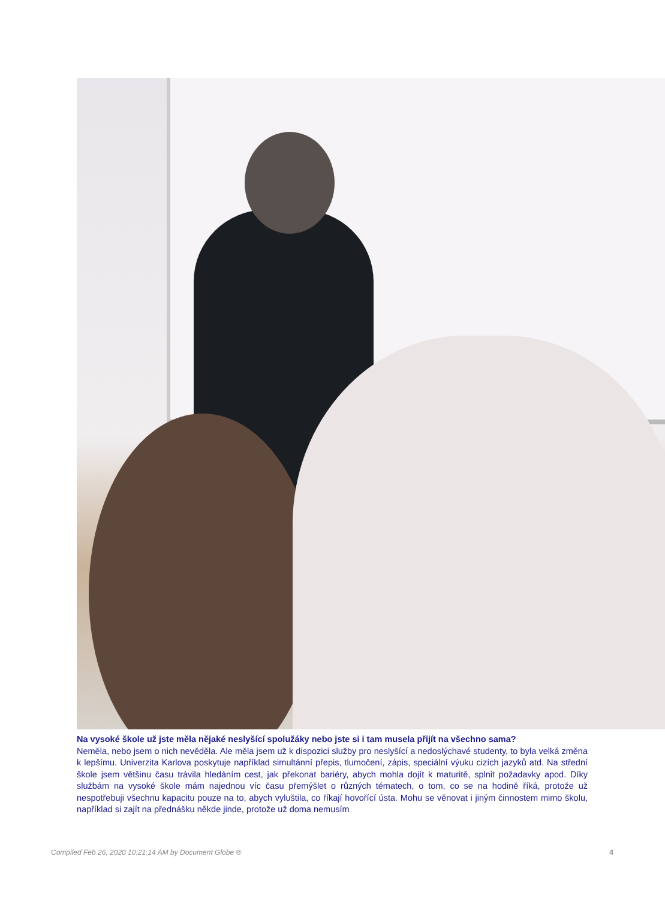Na vysoké škole už jste měla nějaké neslyšící spolužáky nebo jste si i tam musela přijít na všechno sama?
Neměla, nebo jsem o nich nevěděla. Ale měla jsem už k dispozici služby pro neslyšící a nedoslýchavé studenty, to byla velká změna k lepšímu. Univerzita Karlova poskytuje například simultánní přepis, tlumočení, zápis, speciální výuku cizích jazyků atd. Na střední škole jsem většinu času trávila hledáním cest, jak překonat bariéry, abych mohla dojít k maturitě, splnit požadavky apod. Díky službám na vysoké škole mám najednou víc času přemýšlet o různých tématech, o tom, co se na hodině říká, protože už nespotřebuji všechnu kapacitu pouze na to, abych vyluštila, co říkají hovořící ústa. Mohu se věnovat i jiným činnostem mimo školu, například si zajít na přednášku někde jinde, protože už doma nemusím
Compiled Feb 26, 2020 10:21:14 AM by Document Globe ® 4